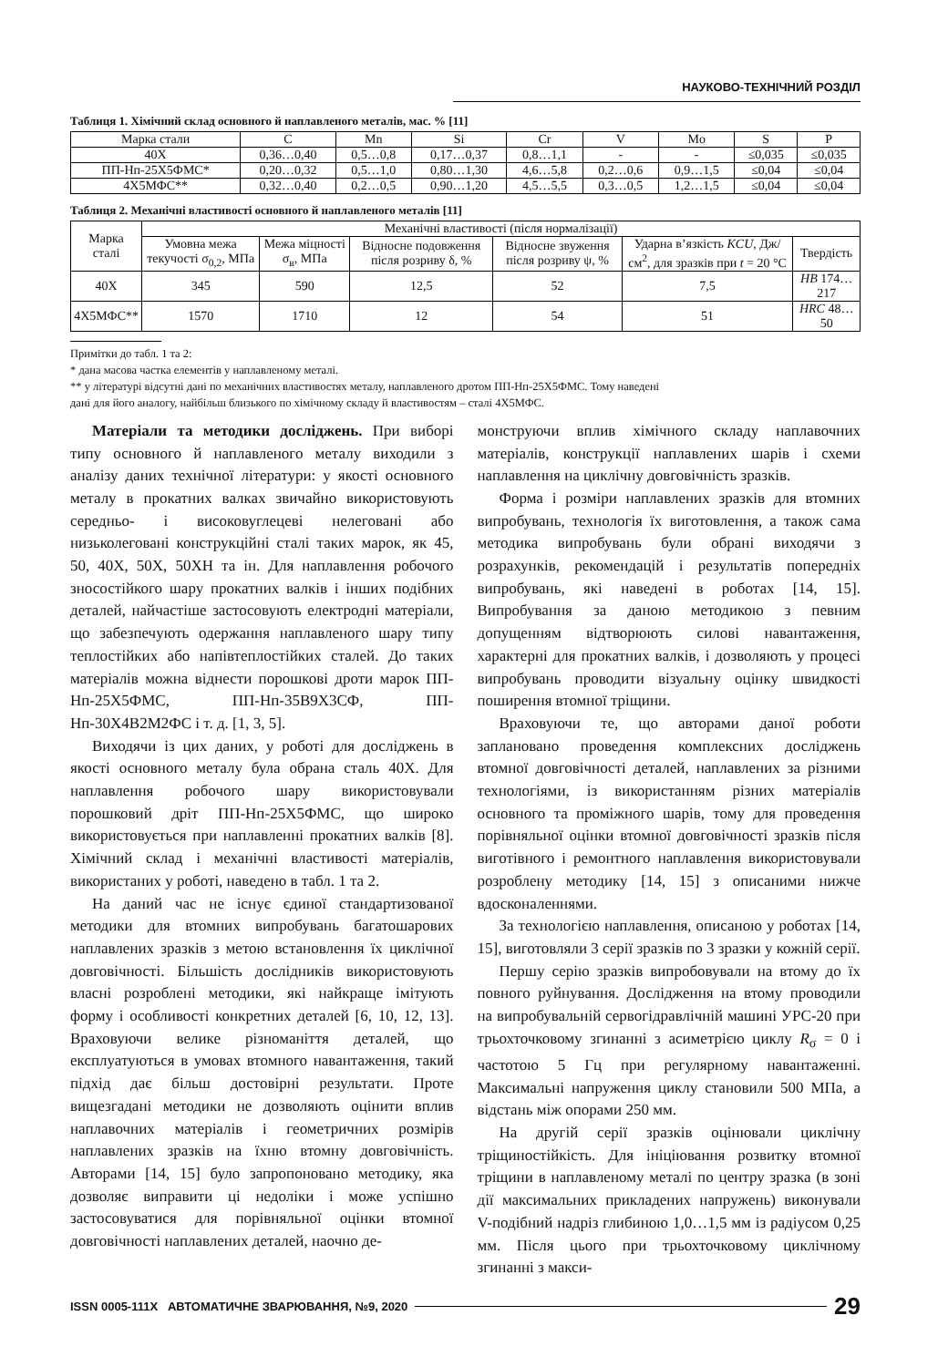НАУКОВО-ТЕХНІЧНИЙ РОЗДІЛ
Таблиця 1. Хімічний склад основного й наплавленого металів, мас. % [11]
| Марка стали | C | Mn | Si | Cr | V | Mo | S | P |
| --- | --- | --- | --- | --- | --- | --- | --- | --- |
| 40Х | 0,36…0,40 | 0,5…0,8 | 0,17…0,37 | 0,8…1,1 | - | - | ≤0,035 | ≤0,035 |
| ПП-Нп-25Х5ФМС* | 0,20…0,32 | 0,5…1,0 | 0,80…1,30 | 4,6…5,8 | 0,2…0,6 | 0,9…1,5 | ≤0,04 | ≤0,04 |
| 4Х5МФС** | 0,32…0,40 | 0,2…0,5 | 0,90…1,20 | 4,5…5,5 | 0,3…0,5 | 1,2…1,5 | ≤0,04 | ≤0,04 |
Таблиця 2. Механічні властивості основного й наплавленого металів [11]
| Марка сталі | Механічні властивості (після нормалізації) | | | | | |
| --- | --- | --- | --- | --- | --- | --- |
| | Умовна межа текучості σ<sub>0,2</sub>, МПа | Межа міцності σ<sub>в</sub>, МПа | Відносне подовження після розриву δ, % | Відносне звуження після розриву ψ, % | Ударна в’язкість KCU , Дж/см<sup>2</sup>, для зразків при t = 20 °C | Твердість |
| 40Х | 345 | 590 | 12,5 | 52 | 7,5 | HB 174…217 |
| 4Х5МФС** | 1570 | 1710 | 12 | 54 | 51 | HRC 48…50 |
Примітки до табл. 1 та 2:
* дана масова частка елементів у наплавленому металі.
** у літературі відсутні дані по механічних властивостях металу, наплавленого дротом ПП-Нп-25Х5ФМС. Тому наведені
дані для його аналогу, найбільш близького по хімічному складу й властивостям – сталі 4Х5МФС.
Матеріали та методики досліджень. При виборі типу основного й наплавленого металу виходили з аналізу даних технічної літератури: у якості основного металу в прокатних валках звичайно використовують середньо- і високовуглецеві нелеговані або низьколеговані конструкційні сталі таких марок, як 45, 50, 40Х, 50Х, 50ХН та ін. Для наплавлення робочого зносостійкого шару прокатних валків і інших подібних деталей, найчастіше застосовують електродні матеріали, що забезпечують одержання наплавленого шару типу теплостійких або напівтеплостійких сталей. До таких матеріалів можна віднести порошкові дроти марок ПП-Нп-25Х5ФМС, ПП-Нп-35В9Х3СФ, ПП-Нп-30Х4В2М2ФС і т. д. [1, 3, 5].
Виходячи із цих даних, у роботі для досліджень в якості основного металу була обрана сталь 40Х. Для наплавлення робочого шару використовували порошковий дріт ПП-Нп-25Х5ФМС, що широко використовується при наплавленні прокатних валків [8]. Хімічний склад і механічні властивості матеріалів, використаних у роботі, наведено в табл. 1 та 2.
На даний час не існує єдиної стандартизованої методики для втомних випробувань багатошарових наплавлених зразків з метою встановлення їх циклічної довговічності. Більшість дослідників використовують власні розроблені методики, які найкраще імітують форму і особливості конкретних деталей [6, 10, 12, 13]. Враховуючи велике різноманіття деталей, що експлуатуються в умовах втомного навантаження, такий підхід дає більш достовірні результати. Проте вищезгадані методики не дозволяють оцінити вплив наплавочних матеріалів і геометричних розмірів наплавлених зразків на їхню втомну довговічність. Авторами [14, 15] було запропоновано методику, яка дозволяє виправити ці недоліки і може успішно застосовуватися для порівняльної оцінки втомної довговічності наплавлених деталей, наочно де-
монструючи вплив хімічного складу наплавочних матеріалів, конструкції наплавлених шарів і схеми наплавлення на циклічну довговічність зразків.
Форма і розміри наплавлених зразків для втомних випробувань, технологія їх виготовлення, а також сама методика випробувань були обрані виходячи з розрахунків, рекомендацій і результатів попередніх випробувань, які наведені в роботах [14, 15]. Випробування за даною методикою з певним допущенням відтворюють силові навантаження, характерні для прокатних валків, і дозволяють у процесі випробувань проводити візуальну оцінку швидкості поширення втомної тріщини.
Враховуючи те, що авторами даної роботи заплановано проведення комплексних досліджень втомної довговічності деталей, наплавлених за різними технологіями, із використанням різних матеріалів основного та проміжного шарів, тому для проведення порівняльної оцінки втомної довговічності зразків після виготівного і ремонтного наплавлення використовували розроблену методику [14, 15] з описаними нижче вдосконаленнями.
За технологією наплавлення, описаною у роботах [14, 15], виготовляли 3 серії зразків по 3 зразки у кожній серії.
Першу серію зразків випробовували на втому до їх повного руйнування. Дослідження на втому проводили на випробувальній сервогідравлічній машині УРС-20 при трьохточковому згинанні з асиметрією циклу R<sub>σ</sub> = 0 і частотою 5 Гц при регулярному навантаженні. Максимальні напруження циклу становили 500 МПа, а відстань між опорами 250 мм.
На другій серії зразків оцінювали циклічну тріщиностійкість. Для ініціювання розвитку втомної тріщини в наплавленому металі по центру зразка (в зоні дії максимальних прикладених напружень) виконували V-подібний надріз глибиною 1,0…1,5 мм із радіусом 0,25 мм. Після цього при трьохточковому циклічному згинанні з макси-
ISSN 0005-111X АВТОМАТИЧНЕ ЗВАРЮВАННЯ, №9, 2020 29